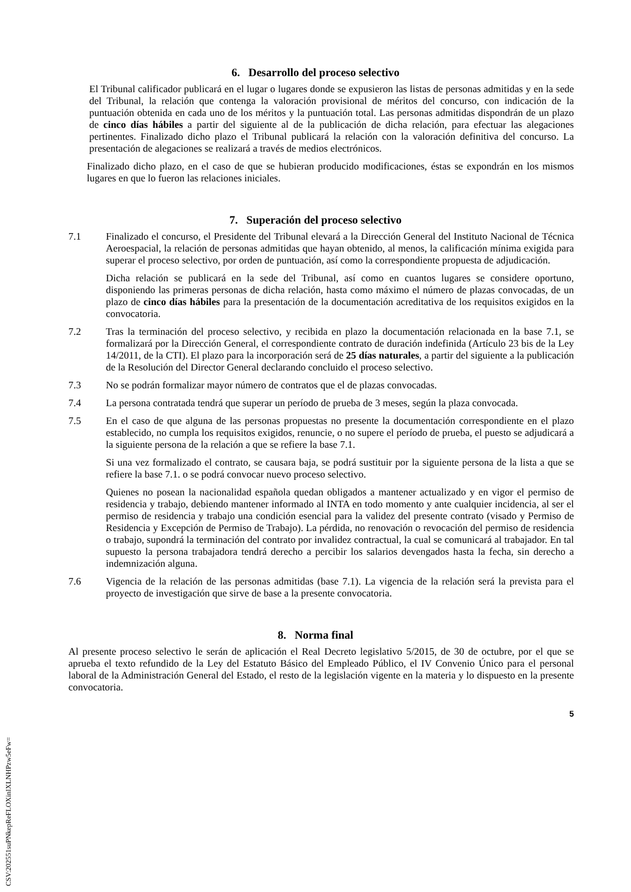6. Desarrollo del proceso selectivo
El Tribunal calificador publicará en el lugar o lugares donde se expusieron las listas de personas admitidas y en la sede del Tribunal, la relación que contenga la valoración provisional de méritos del concurso, con indicación de la puntuación obtenida en cada uno de los méritos y la puntuación total. Las personas admitidas dispondrán de un plazo de cinco días hábiles a partir del siguiente al de la publicación de dicha relación, para efectuar las alegaciones pertinentes. Finalizado dicho plazo el Tribunal publicará la relación con la valoración definitiva del concurso. La presentación de alegaciones se realizará a través de medios electrónicos.
Finalizado dicho plazo, en el caso de que se hubieran producido modificaciones, éstas se expondrán en los mismos lugares en que lo fueron las relaciones iniciales.
7. Superación del proceso selectivo
7.1 Finalizado el concurso, el Presidente del Tribunal elevará a la Dirección General del Instituto Nacional de Técnica Aeroespacial, la relación de personas admitidas que hayan obtenido, al menos, la calificación mínima exigida para superar el proceso selectivo, por orden de puntuación, así como la correspondiente propuesta de adjudicación.
Dicha relación se publicará en la sede del Tribunal, así como en cuantos lugares se considere oportuno, disponiendo las primeras personas de dicha relación, hasta como máximo el número de plazas convocadas, de un plazo de cinco días hábiles para la presentación de la documentación acreditativa de los requisitos exigidos en la convocatoria.
7.2 Tras la terminación del proceso selectivo, y recibida en plazo la documentación relacionada en la base 7.1, se formalizará por la Dirección General, el correspondiente contrato de duración indefinida (Artículo 23 bis de la Ley 14/2011, de la CTI). El plazo para la incorporación será de 25 días naturales, a partir del siguiente a la publicación de la Resolución del Director General declarando concluido el proceso selectivo.
7.3 No se podrán formalizar mayor número de contratos que el de plazas convocadas.
7.4 La persona contratada tendrá que superar un período de prueba de 3 meses, según la plaza convocada.
7.5 En el caso de que alguna de las personas propuestas no presente la documentación correspondiente en el plazo establecido, no cumpla los requisitos exigidos, renuncie, o no supere el período de prueba, el puesto se adjudicará a la siguiente persona de la relación a que se refiere la base 7.1.
Si una vez formalizado el contrato, se causara baja, se podrá sustituir por la siguiente persona de la lista a que se refiere la base 7.1. o se podrá convocar nuevo proceso selectivo.
Quienes no posean la nacionalidad española quedan obligados a mantener actualizado y en vigor el permiso de residencia y trabajo, debiendo mantener informado al INTA en todo momento y ante cualquier incidencia, al ser el permiso de residencia y trabajo una condición esencial para la validez del presente contrato (visado y Permiso de Residencia y Excepción de Permiso de Trabajo). La pérdida, no renovación o revocación del permiso de residencia o trabajo, supondrá la terminación del contrato por invalidez contractual, la cual se comunicará al trabajador. En tal supuesto la persona trabajadora tendrá derecho a percibir los salarios devengados hasta la fecha, sin derecho a indemnización alguna.
7.6 Vigencia de la relación de las personas admitidas (base 7.1). La vigencia de la relación será la prevista para el proyecto de investigación que sirve de base a la presente convocatoria.
8. Norma final
Al presente proceso selectivo le serán de aplicación el Real Decreto legislativo 5/2015, de 30 de octubre, por el que se aprueba el texto refundido de la Ley del Estatuto Básico del Empleado Público, el IV Convenio Único para el personal laboral de la Administración General del Estado, el resto de la legislación vigente en la materia y lo dispuesto en la presente convocatoria.
5
CSV:202551suPNkepReFLOXinIXLNHPzw5eFw=